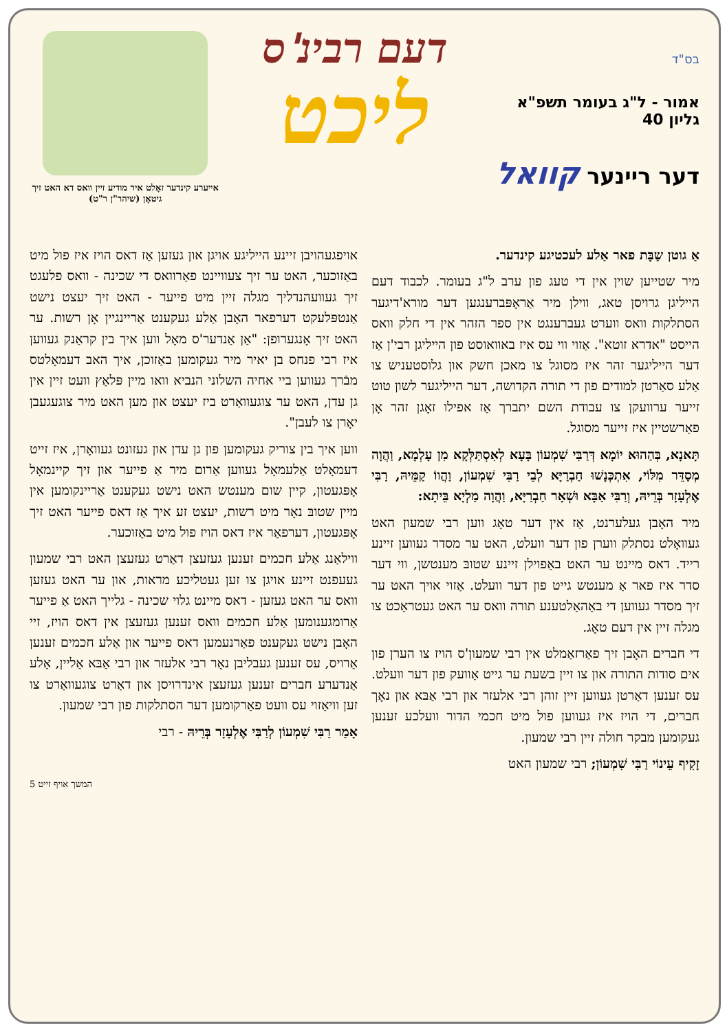בס"ד
אמור - ל"ג בעומר תשפ"א
גליון 40
דער ריינער קוואל
דעם רבינ'ס
ליכט
אײערע קינדער זאָלט איר מודיע זיין וואס דא האט זיך גיטאָן (שיהר"ן ר"ט)
אַ גוטן שַבָּת פאר אַלע לעכטיגע קינדער.
מיר שטייען שוין אין די טעג פון ערב ל"ג בעומר. לכבוד דעם הייליגן גרויסן טאג, ווילן מיר אַראָפּברענגען דער מורא'דיגער הסתלקות וואס ווערט געברענגט אין ספר הזהר אין די חלק וואס הייסט "אדרא זוטא". אַזוי ווי עס איז באוואוסט פון הייליגן רבי'ן אַז דער הייליגער זהר איז מסוגל צו מאכן חשק און גלוסטעניש צו אַלע סאַרטן למודים פון די תורה הקדושה, דער הייליגער לשון טוט זייער ערוועקן צו עבודת השם יתברך אַז אפילו זאָגן זהר אָן פאַרשטיין איז זייער מסוגל.
תָּאנָא, בְּהַהוּא יוֹמָא דְּרַבִּי שִׁמְעוֹן בָּעָא לְאִסְתַּלְּקָא מִן עָלְמָא, וַהֲוָה מְסַדֵּר מִלּוֹי, אִתְכְּנָשׁוּ חַבְרַיָּא לְבֵי רַבִּי שִׁמְעוֹן, וַהֲווֹ קַמֵּיהּ, רַבִּי אֶלְעָזָר בְּרֵיהּ, וְרַבִּי אַבָּא וּשְׁאָר חַבְרַיָּא, וַהֲוָה מַלְיָא בֵּיתָא:
מיר האָבן געלערנט, אַז אין דער טאָג ווען רבי שמעון האט געוואָלט נסתלק ווערן פון דער וועלט, האט ער מסדר געווען זיינע רייד. דאס מיינט ער האט באַפוילן זיינע שטובּ מענטשן, ווי דער סדר איז פאר אַ מענטש גייט פון דער וועלט. אַזוי אויך האט ער זיך מסדר געווען די באַהאַלטענע תורה וואס ער האט געטראַכט צו מגלה זיין אין דעם טאָג.
די חברים האָבן זיך פאַרזאַמלט אין רבי שמעון'ס הויז צו הערן פון אים סודות התורה און צו זיין בשעת ער גייט אַוועק פון דער וועלט. עס זענען דאַרטן געווען זיין זוהן רבי אלעזר און רבי אַבּא און נאָך חברים, די הויז איז געווען פול מיט חכמי הדור וועלכע זענען געקומען מבקר חולה זיין רבי שמעון.
זָקִיף עֵינוֹי רַבִּי שִׁמְעוֹן; רבי שמעון האט
אויפגעהויבן זיינע הייליגע אויגן און געזען אַז דאס הויז איז פול מיט באַזוכער, האט ער זיך צעוויינט פאַרוואס די שכינה - וואס פלעגט זיך געוועהנדליך מגלה זיין מיט פייער - האט זיך יעצט נישט אַנטפּלעקט דערפאר האָבן אַלע געקענט אַריינגיין אָן רשות. ער האט זיך אָנגערופן: "אַן אַנדער'ס מאָל ווען איך בין קראַנק געווען איז רבי פנחס בן יאיר מיר געקומען באַזוכן, איך האב דעמאָלטס מבֿרך געווען ביי אחיה השלוני הנביא וואו מיין פּלאַץ וועט זיין אין גן עדן, האט ער צוגעוואַרט ביז יעצט און מען האט מיר צוגעגעבן יאָרן צו לעבן".
ווען איך בין צוריק געקומען פון גן עדן און געזונט געוואָרן, איז זייט דעמאָלט אַלעמאָל געווען אַרום מיר אַ פייער און זיך קיינמאָל אָפּגעטון, קיין שום מענטש האט נישט געקענט אַריינקומען אין מיין שטובּ נאָר מיט רשות, יעצט זע איך אַז דאס פייער האט זיך אָפּגעטון, דערפאַר איז דאס הויז פול מיט באַזוכער.
ווילאַנג אַלע חכמים זענען געזעצן דאַרט געזעצן האט רבי שמעון געעפנט זיינע אויגן צו זען געטליכע מראות, און ער האט געזען וואס ער האט געזען - דאס מיינט גלוי שכינה - גלייך האט אַ פייער אַרומגענומען אַלע חכמים וואס זענען געזעצן אין דאס הויז, זיי האָבן נישט געקענט פאַרנעמען דאס פייער און אַלע חכמים זענען אַרויס, עס זענען געבליבן נאָר רבי אלעזר און רבי אַבּא אַליין, אַלע אַנדערע חברים זענען געזעצן אינדרויסן און דאַרט צוגעוואַרט צו זען וויאַזוי עס וועט פאַרקומען דער הסתלקות פון רבי שמעון.
אָמַר רַבִּי שִׁמְעוֹן לְרַבִּי אֶלְעָזָר בְּרֵיהּ - רבי
המשך אויף זייט 5